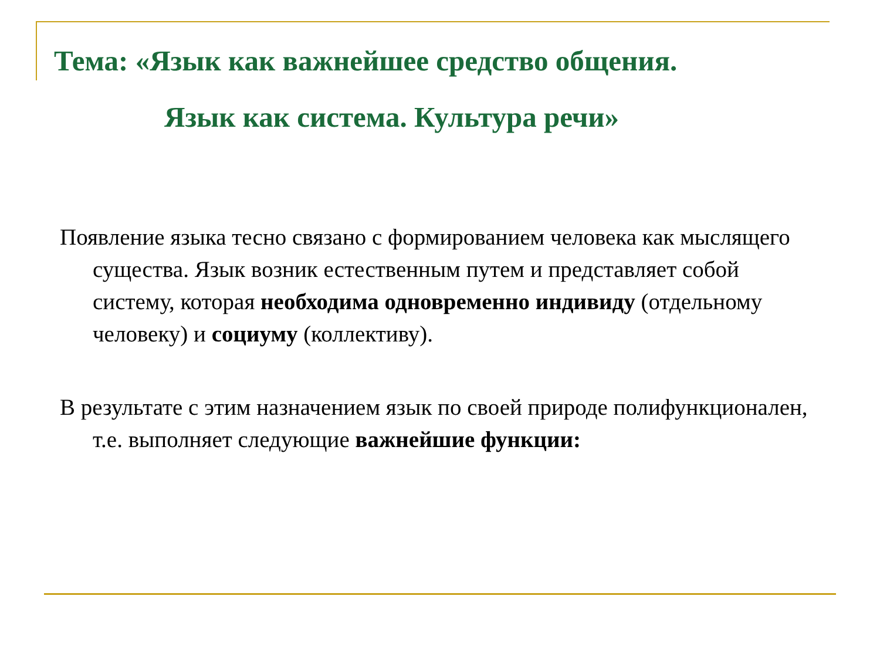Тема: «Язык как важнейшее средство общения.
Язык как система. Культура речи»
Появление языка тесно связано с формированием человека как мыслящего существа. Язык возник естественным путем и представляет собой систему, которая необходима одновременно индивиду (отдельному человеку) и социуму (коллективу).
В результате с этим назначением язык по своей природе полифункционален, т.е. выполняет следующие важнейшие функции: